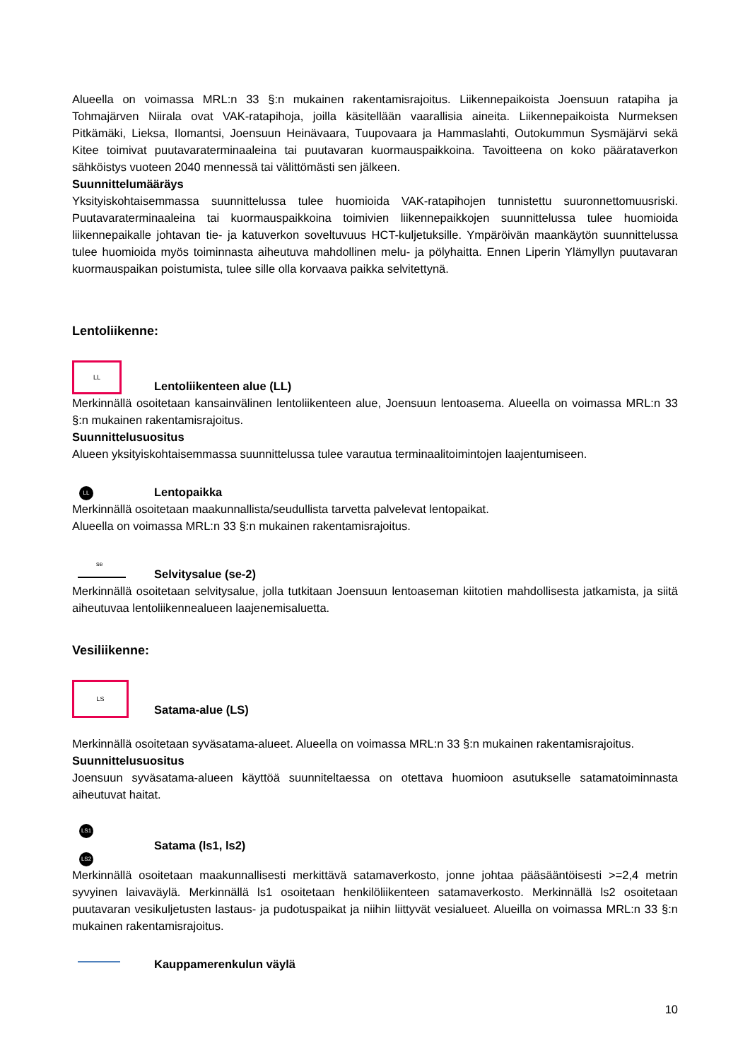Alueella on voimassa MRL:n 33 §:n mukainen rakentamisrajoitus. Liikennepaikoista Joensuun ratapiha ja Tohmajärven Niirala ovat VAK-ratapihoja, joilla käsitellään vaarallisia aineita. Liikennepaikoista Nurmeksen Pitkämäki, Lieksa, Ilomantsi, Joensuun Heinävaara, Tuupovaara ja Hammaslahti, Outokummun Sysmäjärvi sekä Kitee toimivat puutavaraterminaaleina tai puutavaran kuormauspaikkoina. Tavoitteena on koko päärataverkon sähköistys vuoteen 2040 mennessä tai välittömästi sen jälkeen.
Suunnittelumääräys
Yksityiskohtaisemmassa suunnittelussa tulee huomioida VAK-ratapihojen tunnistettu suuronnettomuusriski. Puutavaraterminaaleina tai kuormauspaikkoina toimivien liikennepaikkojen suunnittelussa tulee huomioida liikennepaikalle johtavan tie- ja katuverkon soveltuvuus HCT-kuljetuksille. Ympäröivän maankäytön suunnittelussa tulee huomioida myös toiminnasta aiheutuva mahdollinen melu- ja pölyhaitta. Ennen Liperin Ylämyllyn puutavaran kuormauspaikan poistumista, tulee sille olla korvaava paikka selvitettynä.
Lentoliikenne:
LL
Lentoliikenteen alue (LL)
Merkinnällä osoitetaan kansainvälinen lentoliikenteen alue, Joensuun lentoasema. Alueella on voimassa MRL:n 33 §:n mukainen rakentamisrajoitus.
Suunnittelusuositus
Alueen yksityiskohtaisemmassa suunnittelussa tulee varautua terminaalitoimintojen laajentumiseen.
LL
Lentopaikka
Merkinnällä osoitetaan maakunnallista/seudullista tarvetta palvelevat lentopaikat.
Alueella on voimassa MRL:n 33 §:n mukainen rakentamisrajoitus.
se
Selvitysalue (se-2)
Merkinnällä osoitetaan selvitysalue, jolla tutkitaan Joensuun lentoaseman kiitotien mahdollisesta jatkamista, ja siitä aiheutuvaa lentoliikennealueen laajenemisaluetta.
Vesiliikenne:
LS
Satama-alue (LS)
Merkinnällä osoitetaan syväsatama-alueet. Alueella on voimassa MRL:n 33 §:n mukainen rakentamisrajoitus.
Suunnittelusuositus
Joensuun syväsatama-alueen käyttöä suunniteltaessa on otettava huomioon asutukselle satamatoiminnasta aiheutuvat haitat.
LS1
LS2
Satama (ls1, ls2)
Merkinnällä osoitetaan maakunnallisesti merkittävä satamaverkosto, jonne johtaa pääsääntöisesti >=2,4 metrin syvyinen laivaväylä. Merkinnällä ls1 osoitetaan henkilöliikenteen satamaverkosto. Merkinnällä ls2 osoitetaan puutavaran vesikuljetusten lastaus- ja pudotuspaikat ja niihin liittyvät vesialueet. Alueilla on voimassa MRL:n 33 §:n mukainen rakentamisrajoitus.
Kauppamerenkulun väylä
10